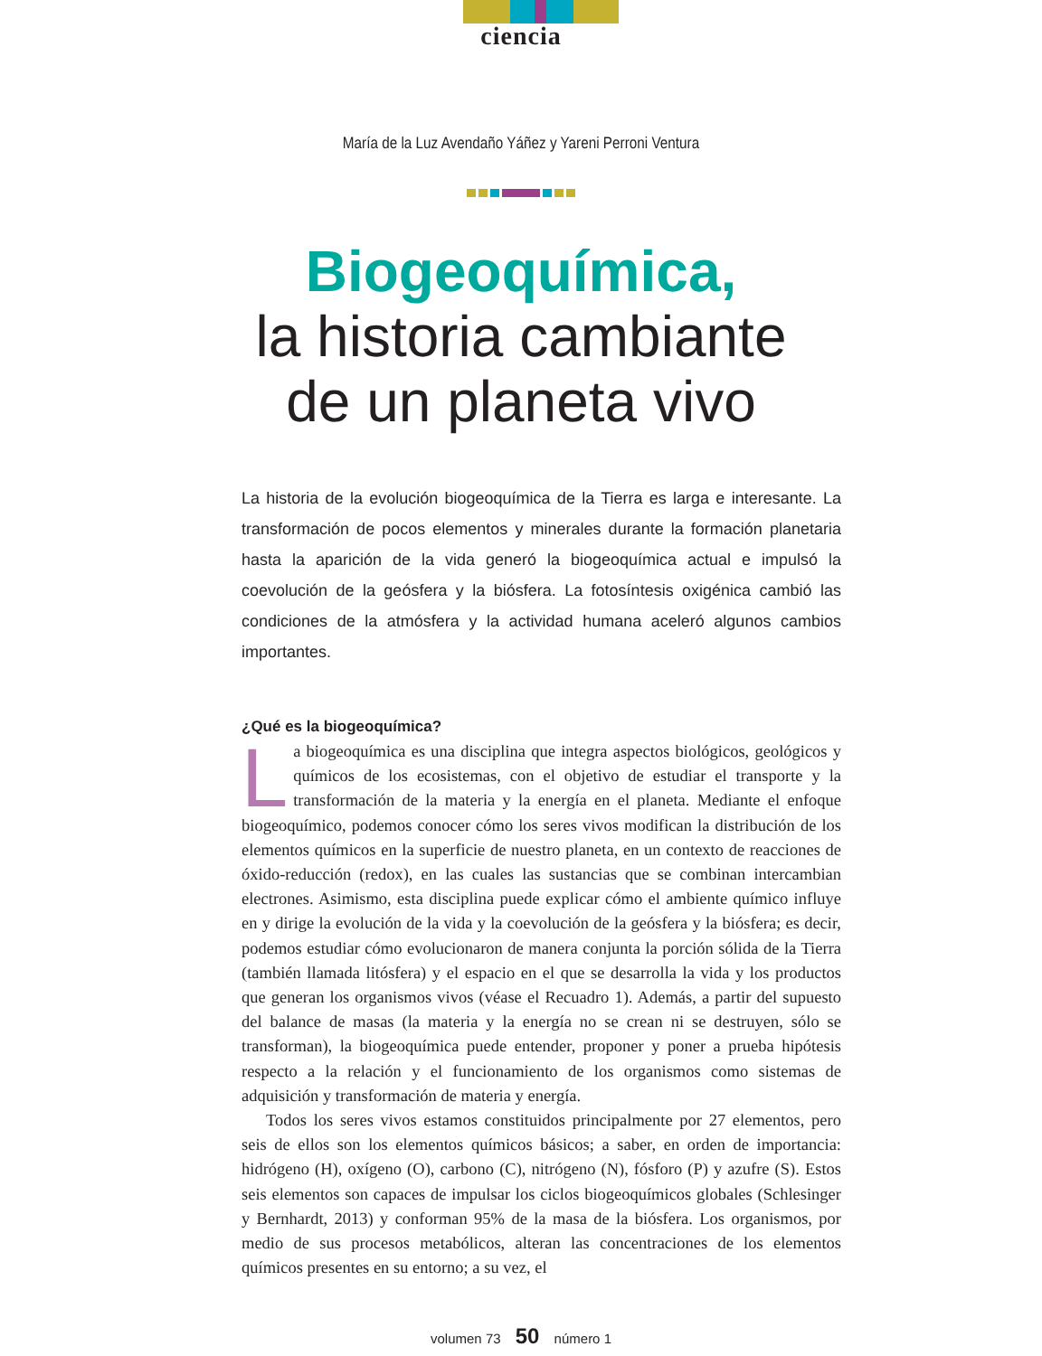ciencia
María de la Luz Avendaño Yáñez y Yareni Perroni Ventura
Biogeoquímica,
la historia cambiante
de un planeta vivo
La historia de la evolución biogeoquímica de la Tierra es larga e interesante. La transformación de pocos elementos y minerales durante la formación planetaria hasta la aparición de la vida generó la biogeoquímica actual e impulsó la coevolución de la geósfera y la biósfera. La fotosíntesis oxigénica cambió las condiciones de la atmósfera y la actividad humana aceleró algunos cambios importantes.
¿Qué es la biogeoquímica?
La biogeoquímica es una disciplina que integra aspectos biológicos, geológicos y químicos de los ecosistemas, con el objetivo de estudiar el transporte y la transformación de la materia y la energía en el planeta. Mediante el enfoque biogeoquímico, podemos conocer cómo los seres vivos modifican la distribución de los elementos químicos en la superficie de nuestro planeta, en un contexto de reacciones de óxido-reducción (redox), en las cuales las sustancias que se combinan intercambian electrones. Asimismo, esta disciplina puede explicar cómo el ambiente químico influye en y dirige la evolución de la vida y la coevolución de la geósfera y la biósfera; es decir, podemos estudiar cómo evolucionaron de manera conjunta la porción sólida de la Tierra (también llamada litósfera) y el espacio en el que se desarrolla la vida y los productos que generan los organismos vivos (véase el Recuadro 1). Además, a partir del supuesto del balance de masas (la materia y la energía no se crean ni se destruyen, sólo se transforman), la biogeoquímica puede entender, proponer y poner a prueba hipótesis respecto a la relación y el funcionamiento de los organismos como sistemas de adquisición y transformación de materia y energía.
Todos los seres vivos estamos constituidos principalmente por 27 elementos, pero seis de ellos son los elementos químicos básicos; a saber, en orden de importancia: hidrógeno (H), oxígeno (O), carbono (C), nitrógeno (N), fósforo (P) y azufre (S). Estos seis elementos son capaces de impulsar los ciclos biogeoquímicos globales (Schlesinger y Bernhardt, 2013) y conforman 95% de la masa de la biósfera. Los organismos, por medio de sus procesos metabólicos, alteran las concentraciones de los elementos químicos presentes en su entorno; a su vez, el
volumen 73 50 número 1